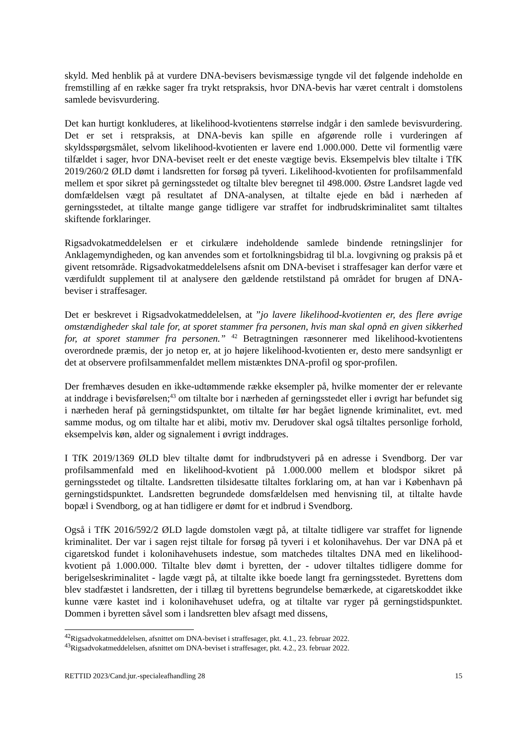skyld. Med henblik på at vurdere DNA-bevisers bevismæssige tyngde vil det følgende indeholde en fremstilling af en række sager fra trykt retspraksis, hvor DNA-bevis har været centralt i domstolens samlede bevisvurdering.
Det kan hurtigt konkluderes, at likelihood-kvotientens størrelse indgår i den samlede bevisvurdering. Det er set i retspraksis, at DNA-bevis kan spille en afgørende rolle i vurderingen af skyldsspørgsmålet, selvom likelihood-kvotienten er lavere end 1.000.000. Dette vil formentlig være tilfældet i sager, hvor DNA-beviset reelt er det eneste vægtige bevis. Eksempelvis blev tiltalte i TfK 2019/260/2 ØLD dømt i landsretten for forsøg på tyveri. Likelihood-kvotienten for profilsammenfald mellem et spor sikret på gerningsstedet og tiltalte blev beregnet til 498.000. Østre Landsret lagde ved domfældelsen vægt på resultatet af DNA-analysen, at tiltalte ejede en båd i nærheden af gerningsstedet, at tiltalte mange gange tidligere var straffet for indbrudskriminalitet samt tiltaltes skiftende forklaringer.
Rigsadvokatmeddelelsen er et cirkulære indeholdende samlede bindende retningslinjer for Anklagemyndigheden, og kan anvendes som et fortolkningsbidrag til bl.a. lovgivning og praksis på et givent retsområde. Rigsadvokatmeddelelsens afsnit om DNA-beviset i straffesager kan derfor være et værdifuldt supplement til at analysere den gældende retstilstand på området for brugen af DNA-beviser i straffesager.
Det er beskrevet i Rigsadvokatmeddelelsen, at ”jo lavere likelihood-kvotienten er, des flere øvrige omstændigheder skal tale for, at sporet stammer fra personen, hvis man skal opnå en given sikkerhed for, at sporet stammer fra personen.” <sup>42</sup> Betragtningen ræsonnerer med likelihood-kvotientens overordnede præmis, der jo netop er, at jo højere likelihood-kvotienten er, desto mere sandsynligt er det at observere profilsammenfaldet mellem mistænktes DNA-profil og spor-profilen.
Der fremhæves desuden en ikke-udtømmende række eksempler på, hvilke momenter der er relevante at inddrage i bevisførelsen;<sup>43</sup> om tiltalte bor i nærheden af gerningsstedet eller i øvrigt har befundet sig i nærheden heraf på gerningstidspunktet, om tiltalte før har begået lignende kriminalitet, evt. med samme modus, og om tiltalte har et alibi, motiv mv. Derudover skal også tiltaltes personlige forhold, eksempelvis køn, alder og signalement i øvrigt inddrages.
I TfK 2019/1369 ØLD blev tiltalte dømt for indbrudstyveri på en adresse i Svendborg. Der var profilsammenfald med en likelihood-kvotient på 1.000.000 mellem et blodspor sikret på gerningsstedet og tiltalte. Landsretten tilsidesatte tiltaltes forklaring om, at han var i København på gerningstidspunktet. Landsretten begrundede domsfældelsen med henvisning til, at tiltalte havde bopæl i Svendborg, og at han tidligere er dømt for et indbrud i Svendborg.
Også i TfK 2016/592/2 ØLD lagde domstolen vægt på, at tiltalte tidligere var straffet for lignende kriminalitet. Der var i sagen rejst tiltale for forsøg på tyveri i et kolonihavehus. Der var DNA på et cigaretskod fundet i kolonihavehusets indestue, som matchedes tiltaltes DNA med en likelihood-kvotient på 1.000.000. Tiltalte blev dømt i byretten, der - udover tiltaltes tidligere domme for berigelseskriminalitet - lagde vægt på, at tiltalte ikke boede langt fra gerningsstedet. Byrettens dom blev stadfæstet i landsretten, der i tillæg til byrettens begrundelse bemærkede, at cigaretskoddet ikke kunne være kastet ind i kolonihavehuset udefra, og at tiltalte var ryger på gerningstidspunktet. Dommen i byretten såvel som i landsretten blev afsagt med dissens,
<sup>42</sup> Rigsadvokatmeddelelsen, afsnittet om DNA-beviset i straffesager, pkt. 4.1., 23. februar 2022.
<sup>43</sup> Rigsadvokatmeddelelsen, afsnittet om DNA-beviset i straffesager, pkt. 4.2., 23. februar 2022.
RETTID 2023/Cand.jur.-specialeafhandling 28 15